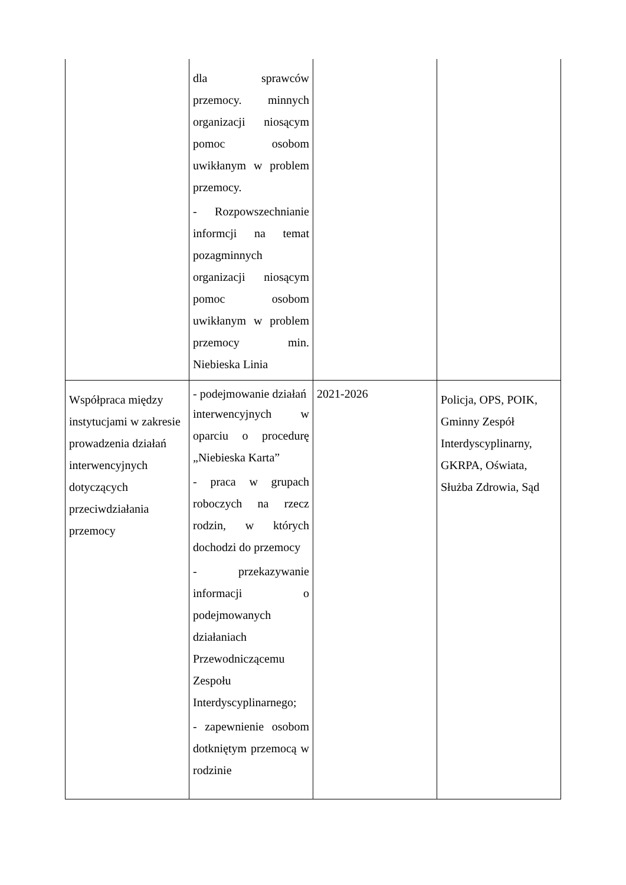| | dla sprawców przemocy. minnych organizacji niosącym pomoc osobom uwikłanym w problem przemocy. - Rozpowszechnianie informcji na temat pozagminnych organizacji niosącym pomoc osobom uwikłanym w problem przemocy min. Niebieska Linia | | |
| Współpraca między instytucjami w zakresie prowadzenia działań interwencyjnych dotyczących przeciwdziałania przemocy | - podejmowanie działań interwencyjnych w oparciu o procedurę „Niebieska Karta” - praca w grupach roboczych na rzecz rodzin, w których dochodzi do przemocy - przekazywanie informacji o podejmowanych działaniach Przewodniczącemu Zespołu Interdyscyplinarnego; - zapewnienie osobom dotkniętym przemocą w rodzinie | 2021-2026 | Policja, OPS, POIK, Gminny Zespół Interdyscyplinarny, GKRPA, Oświata, Służba Zdrowia, Sąd |